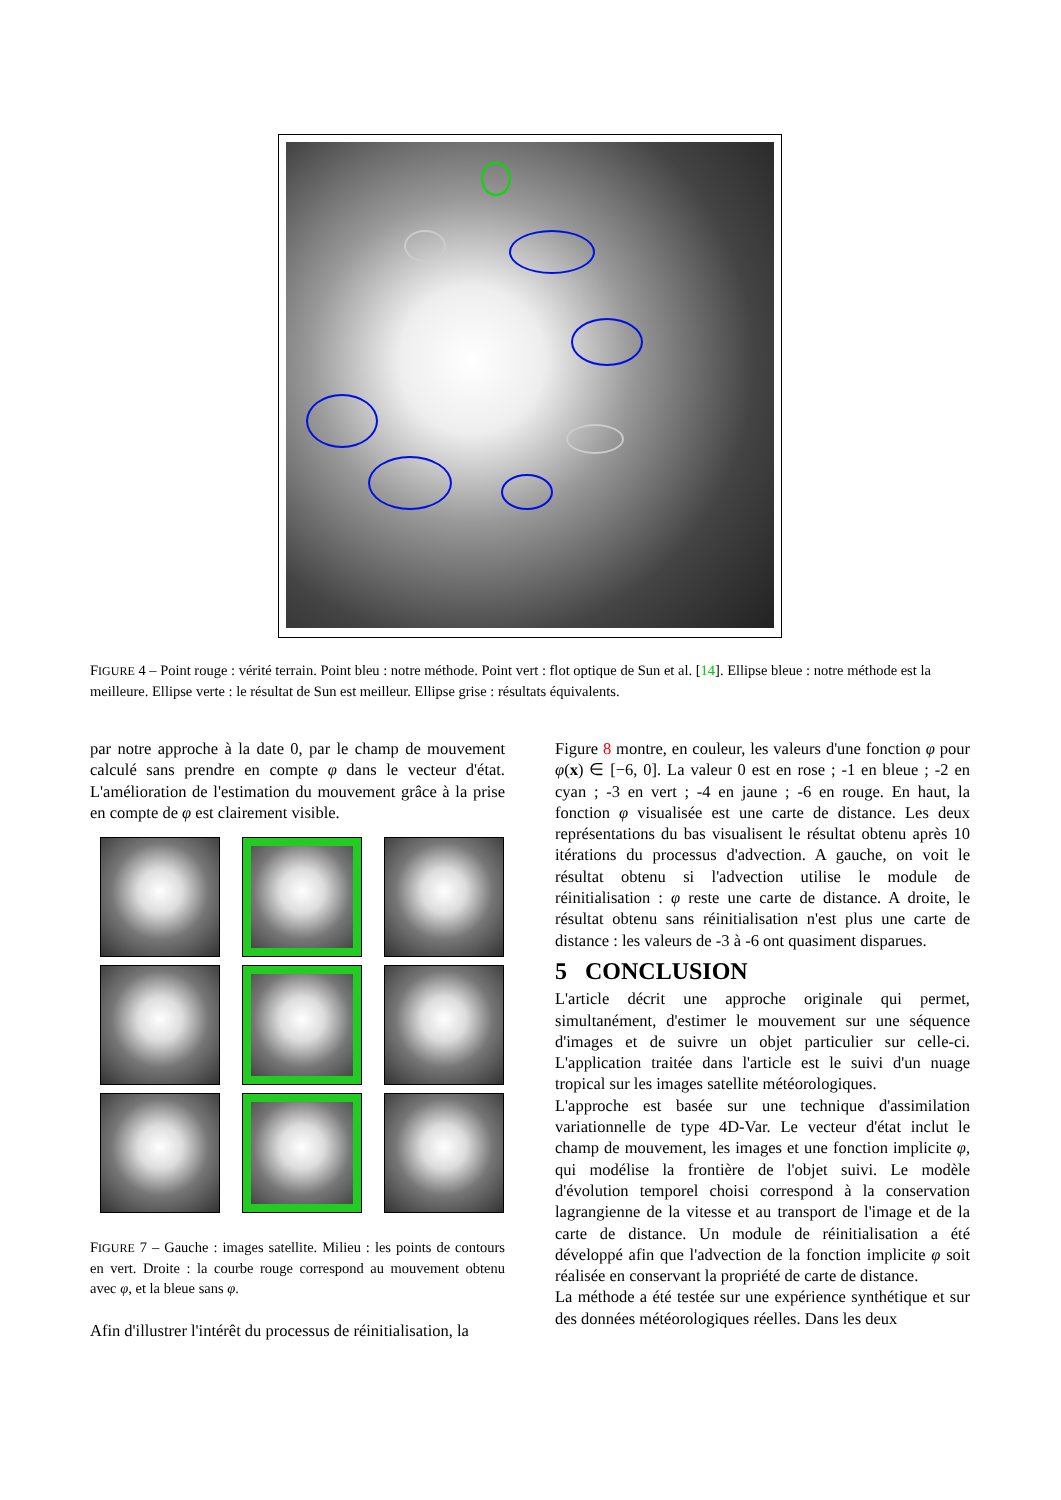FIGURE 4 – Point rouge : vérité terrain. Point bleu : notre méthode. Point vert : flot optique de Sun et al. [14]. Ellipse bleue : notre méthode est la meilleure. Ellipse verte : le résultat de Sun est meilleur. Ellipse grise : résultats équivalents.
par notre approche à la date 0, par le champ de mouvement calculé sans prendre en compte φ dans le vecteur d'état. L'amélioration de l'estimation du mouvement grâce à la prise en compte de φ est clairement visible.
FIGURE 7 – Gauche : images satellite. Milieu : les points de contours en vert. Droite : la courbe rouge correspond au mouvement obtenu avec φ, et la bleue sans φ.
Afin d'illustrer l'intérêt du processus de réinitialisation, la
Figure 8 montre, en couleur, les valeurs d'une fonction φ pour φ(x) ∈ [−6, 0]. La valeur 0 est en rose ; -1 en bleue ; -2 en cyan ; -3 en vert ; -4 en jaune ; -6 en rouge. En haut, la fonction φ visualisée est une carte de distance. Les deux représentations du bas visualisent le résultat obtenu après 10 itérations du processus d'advection. A gauche, on voit le résultat obtenu si l'advection utilise le module de réinitialisation : φ reste une carte de distance. A droite, le résultat obtenu sans réinitialisation n'est plus une carte de distance : les valeurs de -3 à -6 ont quasiment disparues.
5 CONCLUSION
L'article décrit une approche originale qui permet, simultanément, d'estimer le mouvement sur une séquence d'images et de suivre un objet particulier sur celle-ci. L'application traitée dans l'article est le suivi d'un nuage tropical sur les images satellite météorologiques.
L'approche est basée sur une technique d'assimilation variationnelle de type 4D-Var. Le vecteur d'état inclut le champ de mouvement, les images et une fonction implicite φ, qui modélise la frontière de l'objet suivi. Le modèle d'évolution temporel choisi correspond à la conservation lagrangienne de la vitesse et au transport de l'image et de la carte de distance. Un module de réinitialisation a été développé afin que l'advection de la fonction implicite φ soit réalisée en conservant la propriété de carte de distance.
La méthode a été testée sur une expérience synthétique et sur des données météorologiques réelles. Dans les deux